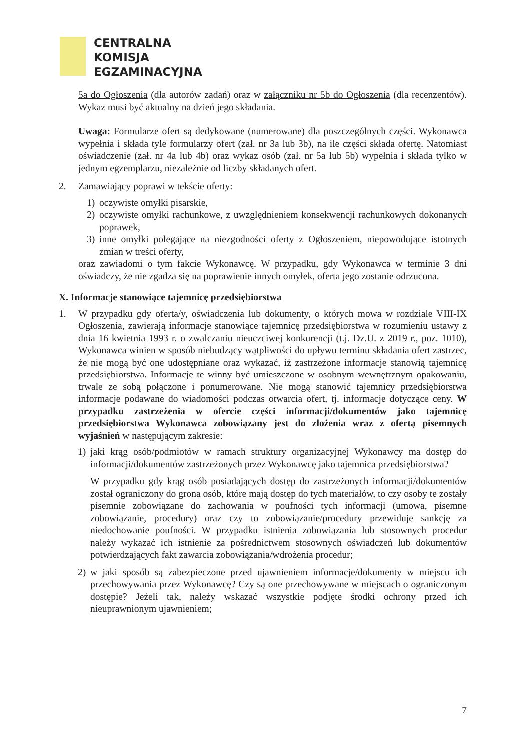CENTRALNA
KOMISJA
EGZAMINACYJNA
5a do Ogłoszenia (dla autorów zadań) oraz w załączniku nr 5b do Ogłoszenia (dla recenzentów). Wykaz musi być aktualny na dzień jego składania.
Uwaga: Formularze ofert są dedykowane (numerowane) dla poszczególnych części. Wykonawca wypełnia i składa tyle formularzy ofert (zał. nr 3a lub 3b), na ile części składa ofertę. Natomiast oświadczenie (zał. nr 4a lub 4b) oraz wykaz osób (zał. nr 5a lub 5b) wypełnia i składa tylko w jednym egzemplarzu, niezależnie od liczby składanych ofert.
2. Zamawiający poprawi w tekście oferty:
1) oczywiste omyłki pisarskie,
2) oczywiste omyłki rachunkowe, z uwzględnieniem konsekwencji rachunkowych dokonanych poprawek,
3) inne omyłki polegające na niezgodności oferty z Ogłoszeniem, niepowodujące istotnych zmian w treści oferty,
oraz zawiadomi o tym fakcie Wykonawcę. W przypadku, gdy Wykonawca w terminie 3 dni oświadczy, że nie zgadza się na poprawienie innych omyłek, oferta jego zostanie odrzucona.
X. Informacje stanowiące tajemnicę przedsiębiorstwa
1. W przypadku gdy oferta/y, oświadczenia lub dokumenty, o których mowa w rozdziale VIII-IX Ogłoszenia, zawierają informacje stanowiące tajemnicę przedsiębiorstwa w rozumieniu ustawy z dnia 16 kwietnia 1993 r. o zwalczaniu nieuczciwej konkurencji (t.j. Dz.U. z 2019 r., poz. 1010), Wykonawca winien w sposób niebudzący wątpliwości do upływu terminu składania ofert zastrzec, że nie mogą być one udostępniane oraz wykazać, iż zastrzeżone informacje stanowią tajemnicę przedsiębiorstwa. Informacje te winny być umieszczone w osobnym wewnętrznym opakowaniu, trwale ze sobą połączone i ponumerowane. Nie mogą stanowić tajemnicy przedsiębiorstwa informacje podawane do wiadomości podczas otwarcia ofert, tj. informacje dotyczące ceny. W przypadku zastrzeżenia w ofercie części informacji/dokumentów jako tajemnicę przedsiębiorstwa Wykonawca zobowiązany jest do złożenia wraz z ofertą pisemnych wyjaśnień w następującym zakresie:
1) jaki krąg osób/podmiotów w ramach struktury organizacyjnej Wykonawcy ma dostęp do informacji/dokumentów zastrzeżonych przez Wykonawcę jako tajemnica przedsiębiorstwa?
W przypadku gdy krąg osób posiadających dostęp do zastrzeżonych informacji/dokumentów został ograniczony do grona osób, które mają dostęp do tych materiałów, to czy osoby te zostały pisemnie zobowiązane do zachowania w poufności tych informacji (umowa, pisemne zobowiązanie, procedury) oraz czy to zobowiązanie/procedury przewiduje sankcję za niedochowanie poufności. W przypadku istnienia zobowiązania lub stosownych procedur należy wykazać ich istnienie za pośrednictwem stosownych oświadczeń lub dokumentów potwierdzających fakt zawarcia zobowiązania/wdrożenia procedur;
2) w jaki sposób są zabezpieczone przed ujawnieniem informacje/dokumenty w miejscu ich przechowywania przez Wykonawcę? Czy są one przechowywane w miejscach o ograniczonym dostępie? Jeżeli tak, należy wskazać wszystkie podjęte środki ochrony przed ich nieuprawnionym ujawnieniem;
7